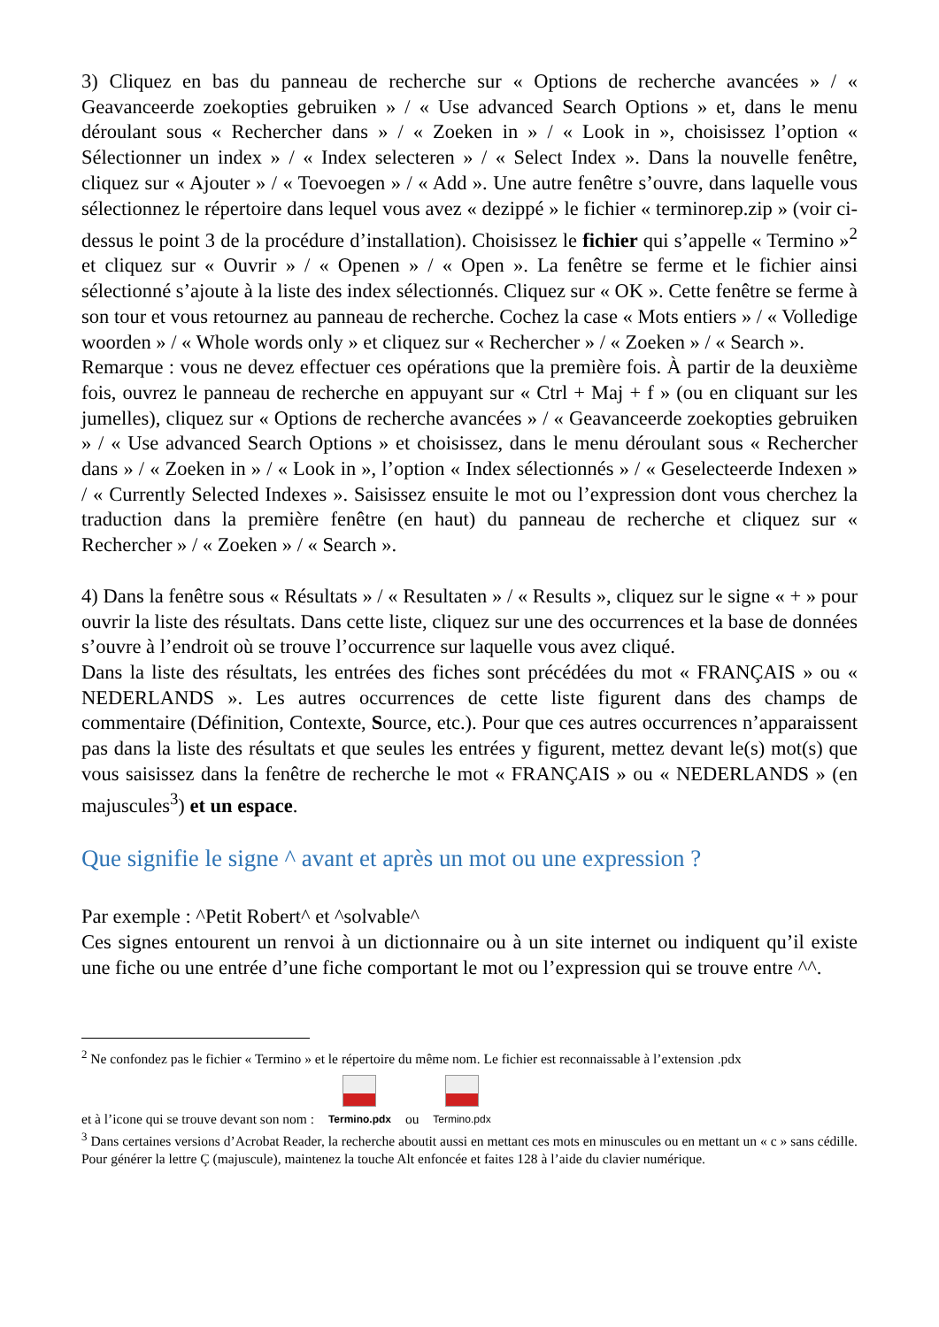3) Cliquez en bas du panneau de recherche sur « Options de recherche avancées » / « Geavanceerde zoekopties gebruiken » / « Use advanced Search Options » et, dans le menu déroulant sous « Rechercher dans » / « Zoeken in » / « Look in », choisissez l’option « Sélectionner un index » / « Index selecteren » / « Select Index ». Dans la nouvelle fenêtre, cliquez sur « Ajouter » / « Toevoegen » / « Add ». Une autre fenêtre s’ouvre, dans laquelle vous sélectionnez le répertoire dans lequel vous avez « dezippé » le fichier « terminorep.zip » (voir ci-dessus le point 3 de la procédure d’installation). Choisissez le fichier qui s’appelle « Termino »<sup>2</sup> et cliquez sur « Ouvrir » / « Openen » / « Open ». La fenêtre se ferme et le fichier ainsi sélectionné s’ajoute à la liste des index sélectionnés. Cliquez sur « OK ». Cette fenêtre se ferme à son tour et vous retournez au panneau de recherche. Cochez la case « Mots entiers » / « Volledige woorden » / « Whole words only » et cliquez sur « Rechercher » / « Zoeken » / « Search ».
Remarque : vous ne devez effectuer ces opérations que la première fois. À partir de la deuxième fois, ouvrez le panneau de recherche en appuyant sur « Ctrl + Maj + f » (ou en cliquant sur les jumelles), cliquez sur « Options de recherche avancées » / « Geavanceerde zoekopties gebruiken » / « Use advanced Search Options » et choisissez, dans le menu déroulant sous « Rechercher dans » / « Zoeken in » / « Look in », l’option « Index sélectionnés » / « Geselecteerde Indexen » / « Currently Selected Indexes ». Saisissez ensuite le mot ou l’expression dont vous cherchez la traduction dans la première fenêtre (en haut) du panneau de recherche et cliquez sur « Rechercher » / « Zoeken » / « Search ».
4) Dans la fenêtre sous « Résultats » / « Resultaten » / « Results », cliquez sur le signe « + » pour ouvrir la liste des résultats. Dans cette liste, cliquez sur une des occurrences et la base de données s’ouvre à l’endroit où se trouve l’occurrence sur laquelle vous avez cliqué.
Dans la liste des résultats, les entrées des fiches sont précédées du mot « FRANÇAIS » ou « NEDERLANDS ». Les autres occurrences de cette liste figurent dans des champs de commentaire (Définition, Contexte, Source, etc.). Pour que ces autres occurrences n’apparaissent pas dans la liste des résultats et que seules les entrées y figurent, mettez devant le(s) mot(s) que vous saisissez dans la fenêtre de recherche le mot « FRANÇAIS » ou « NEDERLANDS » (en majuscules<sup>3</sup>) et un espace.
Que signifie le signe ^ avant et après un mot ou une expression ?
Par exemple : ^Petit Robert^ et ^solvable^
Ces signes entourent un renvoi à un dictionnaire ou à un site internet ou indiquent qu’il existe une fiche ou une entrée d’une fiche comportant le mot ou l’expression qui se trouve entre ^^.
<sup>2</sup> Ne confondez pas le fichier « Termino » et le répertoire du même nom. Le fichier est reconnaissable à l’extension .pdx
et à l’icone qui se trouve devant son nom : Termino.pdx ou Termino.pdx
<sup>3</sup> Dans certaines versions d’Acrobat Reader, la recherche aboutit aussi en mettant ces mots en minuscules ou en mettant un « c » sans cédille. Pour générer la lettre Ç (majuscule), maintenez la touche Alt enfoncée et faites 128 à l’aide du clavier numérique.